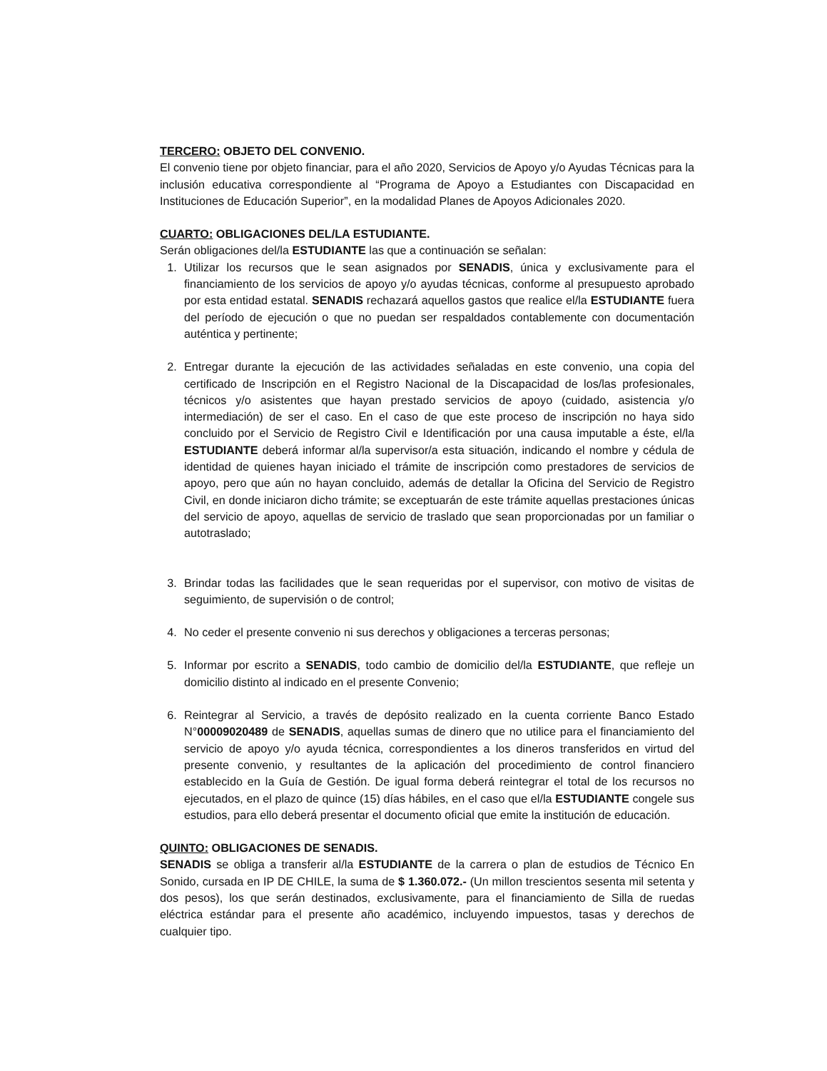TERCERO: OBJETO DEL CONVENIO.
El convenio tiene por objeto financiar, para el año 2020, Servicios de Apoyo y/o Ayudas Técnicas para la inclusión educativa correspondiente al “Programa de Apoyo a Estudiantes con Discapacidad en Instituciones de Educación Superior”, en la modalidad Planes de Apoyos Adicionales 2020.
CUARTO: OBLIGACIONES DEL/LA ESTUDIANTE.
Serán obligaciones del/la ESTUDIANTE las que a continuación se señalan:
1. Utilizar los recursos que le sean asignados por SENADIS, única y exclusivamente para el financiamiento de los servicios de apoyo y/o ayudas técnicas, conforme al presupuesto aprobado por esta entidad estatal. SENADIS rechazará aquellos gastos que realice el/la ESTUDIANTE fuera del período de ejecución o que no puedan ser respaldados contablemente con documentación auténtica y pertinente;
2. Entregar durante la ejecución de las actividades señaladas en este convenio, una copia del certificado de Inscripción en el Registro Nacional de la Discapacidad de los/las profesionales, técnicos y/o asistentes que hayan prestado servicios de apoyo (cuidado, asistencia y/o intermediación) de ser el caso. En el caso de que este proceso de inscripción no haya sido concluido por el Servicio de Registro Civil e Identificación por una causa imputable a éste, el/la ESTUDIANTE deberá informar al/la supervisor/a esta situación, indicando el nombre y cédula de identidad de quienes hayan iniciado el trámite de inscripción como prestadores de servicios de apoyo, pero que aún no hayan concluido, además de detallar la Oficina del Servicio de Registro Civil, en donde iniciaron dicho trámite; se exceptuarán de este trámite aquellas prestaciones únicas del servicio de apoyo, aquellas de servicio de traslado que sean proporcionadas por un familiar o autotraslado;
3. Brindar todas las facilidades que le sean requeridas por el supervisor, con motivo de visitas de seguimiento, de supervisión o de control;
4. No ceder el presente convenio ni sus derechos y obligaciones a terceras personas;
5. Informar por escrito a SENADIS, todo cambio de domicilio del/la ESTUDIANTE, que refleje un domicilio distinto al indicado en el presente Convenio;
6. Reintegrar al Servicio, a través de depósito realizado en la cuenta corriente Banco Estado N°00009020489 de SENADIS, aquellas sumas de dinero que no utilice para el financiamiento del servicio de apoyo y/o ayuda técnica, correspondientes a los dineros transferidos en virtud del presente convenio, y resultantes de la aplicación del procedimiento de control financiero establecido en la Guía de Gestión. De igual forma deberá reintegrar el total de los recursos no ejecutados, en el plazo de quince (15) días hábiles, en el caso que el/la ESTUDIANTE congele sus estudios, para ello deberá presentar el documento oficial que emite la institución de educación.
QUINTO: OBLIGACIONES DE SENADIS.
SENADIS se obliga a transferir al/la ESTUDIANTE de la carrera o plan de estudios de Técnico En Sonido, cursada en IP DE CHILE, la suma de $ 1.360.072.- (Un millon trescientos sesenta mil setenta y dos pesos), los que serán destinados, exclusivamente, para el financiamiento de Silla de ruedas eléctrica estándar para el presente año académico, incluyendo impuestos, tasas y derechos de cualquier tipo.